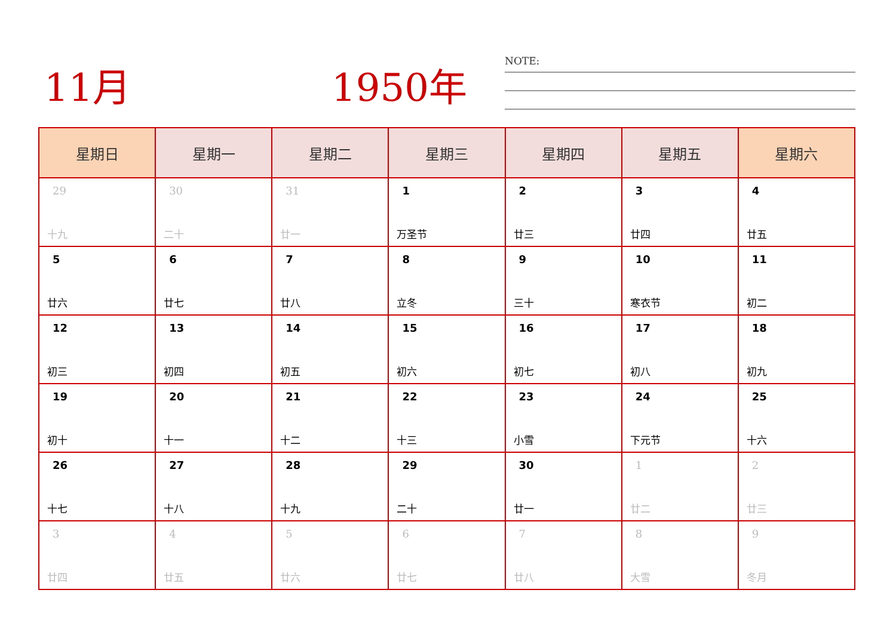11月 1950年 NOTE:
| 星期日 | 星期一 | 星期二 | 星期三 | 星期四 | 星期五 | 星期六 |
| --- | --- | --- | --- | --- | --- | --- |
| 29 十九 | 30 二十 | 31 廿一 | 1 万圣节 | 2 廿三 | 3 廿四 | 4 廿五 |
| 5 廿六 | 6 廿七 | 7 廿八 | 8 立冬 | 9 三十 | 10 寒衣节 | 11 初二 |
| 12 初三 | 13 初四 | 14 初五 | 15 初六 | 16 初七 | 17 初八 | 18 初九 |
| 19 初十 | 20 十一 | 21 十二 | 22 十三 | 23 小雪 | 24 下元节 | 25 十六 |
| 26 十七 | 27 十八 | 28 十九 | 29 二十 | 30 廿一 | 1 廿二 | 2 廿三 |
| 3 廿四 | 4 廿五 | 5 廿六 | 6 廿七 | 7 廿八 | 8 大雪 | 9 冬月 |